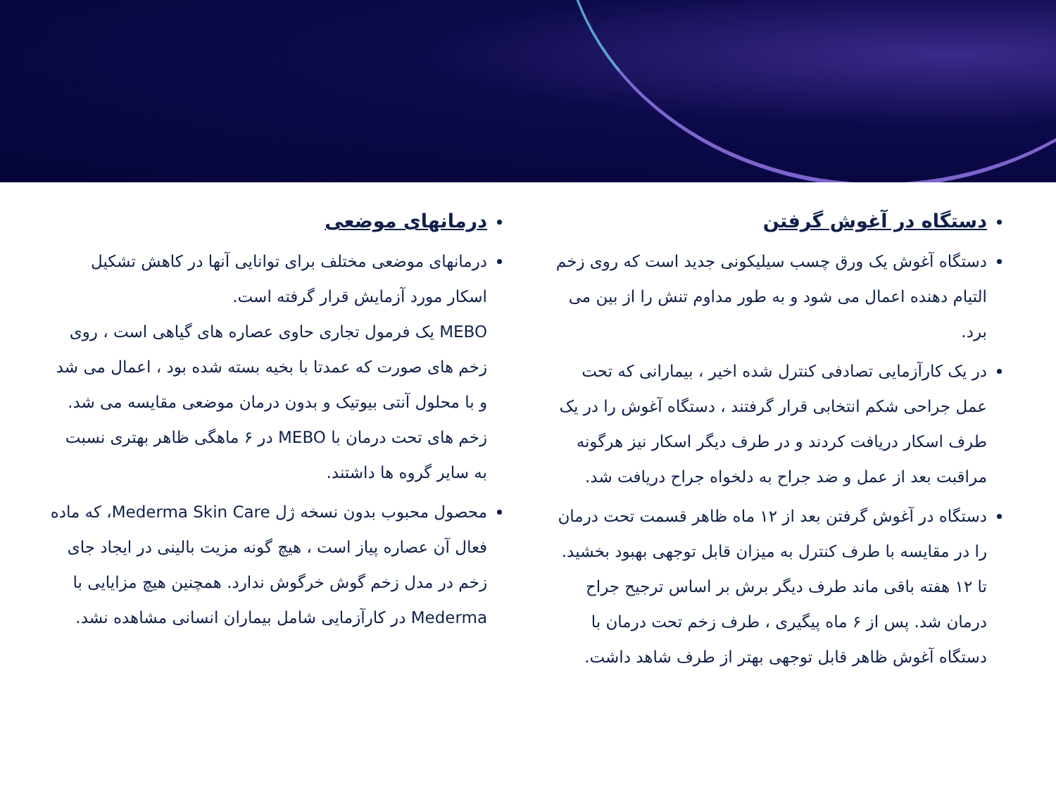دستگاه در آغوش گرفتن
دستگاه آغوش یک ورق چسب سیلیکونی جدید است که روی زخم التیام دهنده اعمال می شود و به طور مداوم تنش را از بین می برد.
در یک کارآزمایی تصادفی کنترل شده اخیر ، بیمارانی که تحت عمل جراحی شکم انتخابی قرار گرفتند ، دستگاه آغوش را در یک طرف اسکار دریافت کردند و در طرف دیگر اسکار نیز هرگونه مراقبت بعد از عمل و ضد جراح به دلخواه جراح دریافت شد.
دستگاه در آغوش گرفتن بعد از ۱۲ ماه ظاهر قسمت تحت درمان را در مقایسه با طرف کنترل به میزان قابل توجهی بهبود بخشید. تا ۱۲ هفته باقی ماند طرف دیگر برش بر اساس ترجیح جراح درمان شد. پس از ۶ ماه پیگیری ، طرف زخم تحت درمان با دستگاه آغوش ظاهر قابل توجهی بهتر از طرف شاهد داشت.
درمانهای موضعی
درمانهای موضعی مختلف برای توانایی آنها در کاهش تشکیل اسکار مورد آزمایش قرار گرفته است.
MEBO یک فرمول تجاری حاوی عصاره های گیاهی است ، روی زخم های صورت که عمدتا با بخیه بسته شده بود ، اعمال می شد و با محلول آنتی بیوتیک و بدون درمان موضعی مقایسه می شد. زخم های تحت درمان با MEBO در ۶ ماهگی ظاهر بهتری نسبت به سایر گروه ها داشتند.
محصول محبوب بدون نسخه ژل Mederma Skin Care، که ماده فعال آن عصاره پیاز است ، هیچ گونه مزیت بالینی در ایجاد جای زخم در مدل زخم گوش خرگوش ندارد. همچنین هیچ مزایایی با Mederma در کارآزمایی شامل بیماران انسانی مشاهده نشد.